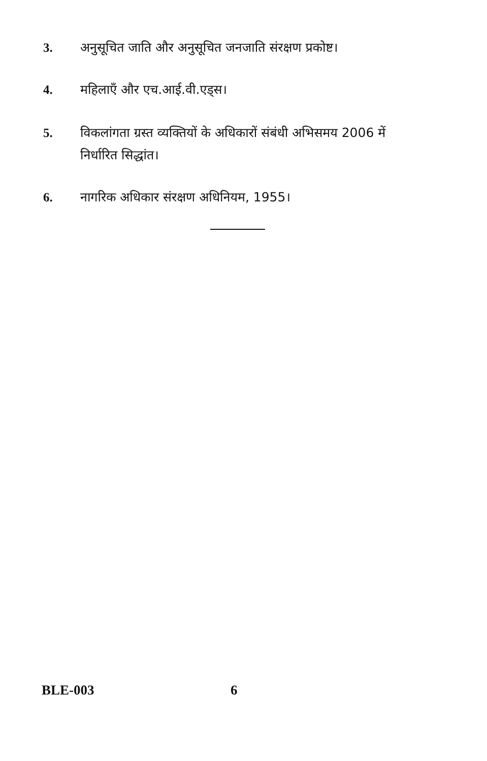3. अनुसूचित जाति और अनुसूचित जनजाति संरक्षण प्रकोष्ट।
4. महिलाएँ और एच.आई.वी.एड्स।
5. विकलांगता ग्रस्त व्यक्तियों के अधिकारों संबंधी अभिसमय 2006 में निर्धारित सिद्धांत।
6. नागरिक अधिकार संरक्षण अधिनियम, 1955।
BLE-003 6